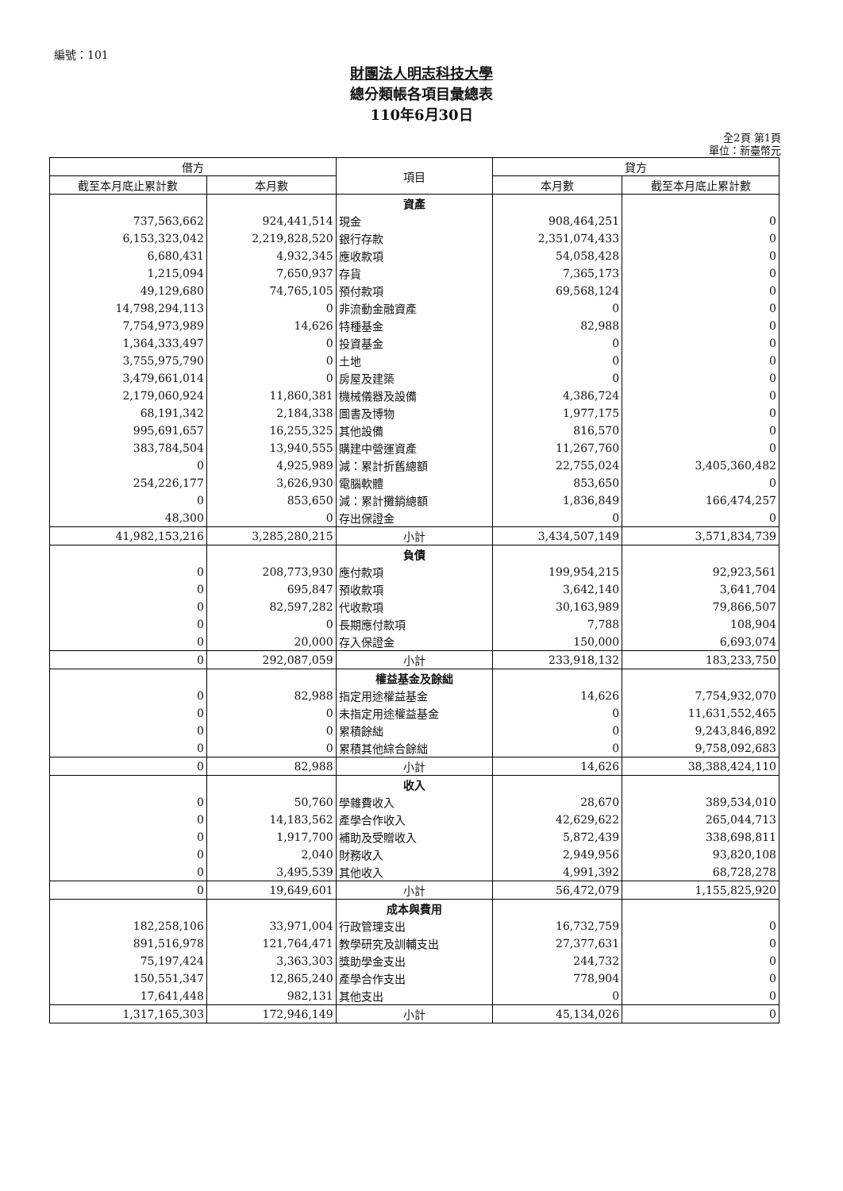編號：101
財團法人明志科技大學
總分類帳各項目彙總表
110年6月30日
全2頁 第1頁
單位：新臺幣元
| 借方 | | 項目 | 貸方 | |
| --- | --- | --- | --- | --- |
| 截至本月底止累計數 | 本月數 | | 本月數 | 截至本月底止累計數 |
| | | 資產 | | |
| 737,563,662 | 924,441,514 | 現金 | 908,464,251 | 0 |
| 6,153,323,042 | 2,219,828,520 | 銀行存款 | 2,351,074,433 | 0 |
| 6,680,431 | 4,932,345 | 應收款項 | 54,058,428 | 0 |
| 1,215,094 | 7,650,937 | 存貨 | 7,365,173 | 0 |
| 49,129,680 | 74,765,105 | 預付款項 | 69,568,124 | 0 |
| 14,798,294,113 | 0 | 非流動金融資產 | 0 | 0 |
| 7,754,973,989 | 14,626 | 特種基金 | 82,988 | 0 |
| 1,364,333,497 | 0 | 投資基金 | 0 | 0 |
| 3,755,975,790 | 0 | 土地 | 0 | 0 |
| 3,479,661,014 | 0 | 房屋及建築 | 0 | 0 |
| 2,179,060,924 | 11,860,381 | 機械儀器及設備 | 4,386,724 | 0 |
| 68,191,342 | 2,184,338 | 圖書及博物 | 1,977,175 | 0 |
| 995,691,657 | 16,255,325 | 其他設備 | 816,570 | 0 |
| 383,784,504 | 13,940,555 | 購建中營運資產 | 11,267,760 | 0 |
| 0 | 4,925,989 | 減：累計折舊總額 | 22,755,024 | 3,405,360,482 |
| 254,226,177 | 3,626,930 | 電腦軟體 | 853,650 | 0 |
| 0 | 853,650 | 減：累計攤銷總額 | 1,836,849 | 166,474,257 |
| 48,300 | 0 | 存出保證金 | 0 | 0 |
| 41,982,153,216 | 3,285,280,215 | 小計 | 3,434,507,149 | 3,571,834,739 |
| | | 負債 | | |
| 0 | 208,773,930 | 應付款項 | 199,954,215 | 92,923,561 |
| 0 | 695,847 | 預收款項 | 3,642,140 | 3,641,704 |
| 0 | 82,597,282 | 代收款項 | 30,163,989 | 79,866,507 |
| 0 | 0 | 長期應付款項 | 7,788 | 108,904 |
| 0 | 20,000 | 存入保證金 | 150,000 | 6,693,074 |
| 0 | 292,087,059 | 小計 | 233,918,132 | 183,233,750 |
| | | 權益基金及餘絀 | | |
| 0 | 82,988 | 指定用途權益基金 | 14,626 | 7,754,932,070 |
| 0 | 0 | 未指定用途權益基金 | 0 | 11,631,552,465 |
| 0 | 0 | 累積餘絀 | 0 | 9,243,846,892 |
| 0 | 0 | 累積其他綜合餘絀 | 0 | 9,758,092,683 |
| 0 | 82,988 | 小計 | 14,626 | 38,388,424,110 |
| | | 收入 | | |
| 0 | 50,760 | 學雜費收入 | 28,670 | 389,534,010 |
| 0 | 14,183,562 | 產學合作收入 | 42,629,622 | 265,044,713 |
| 0 | 1,917,700 | 補助及受贈收入 | 5,872,439 | 338,698,811 |
| 0 | 2,040 | 財務收入 | 2,949,956 | 93,820,108 |
| 0 | 3,495,539 | 其他收入 | 4,991,392 | 68,728,278 |
| 0 | 19,649,601 | 小計 | 56,472,079 | 1,155,825,920 |
| | | 成本與費用 | | |
| 182,258,106 | 33,971,004 | 行政管理支出 | 16,732,759 | 0 |
| 891,516,978 | 121,764,471 | 教學研究及訓輔支出 | 27,377,631 | 0 |
| 75,197,424 | 3,363,303 | 獎助學金支出 | 244,732 | 0 |
| 150,551,347 | 12,865,240 | 產學合作支出 | 778,904 | 0 |
| 17,641,448 | 982,131 | 其他支出 | 0 | 0 |
| 1,317,165,303 | 172,946,149 | 小計 | 45,134,026 | 0 |